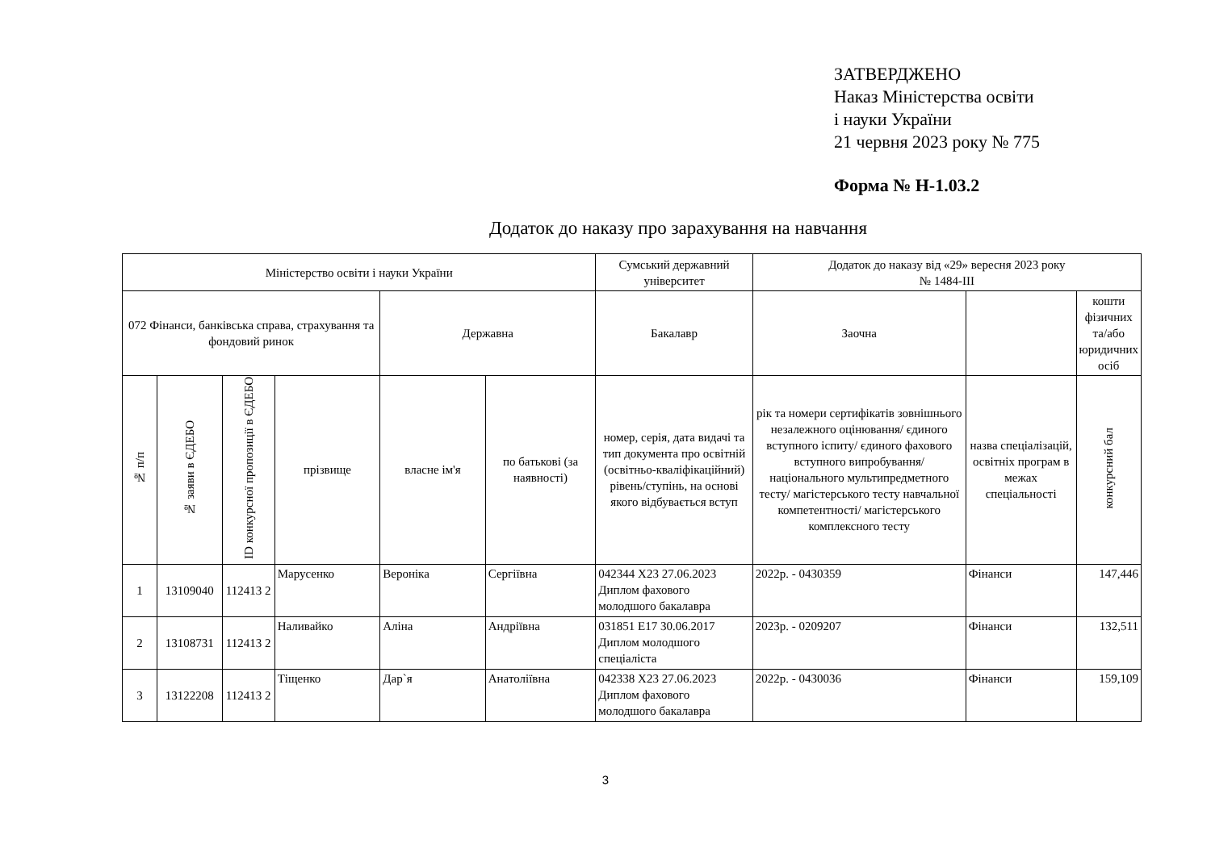ЗАТВЕРДЖЕНО
Наказ Міністерства освіти
і науки України
21 червня 2023 року № 775
Форма № Н-1.03.2
Додаток до наказу про зарахування на навчання
| Міністерство освіти і науки України | | | | | | Сумський державний університет | Додаток до наказу від «29» вересня 2023 року № 1484-ІІІ | | |
| 072 Фінанси, банківська справа, страхування та фондовий ринок | | | | Державна | | Бакалавр | Заочна | | кошти фізичних та/або юридичних осіб |
| № п/п | № заяви в ЄДЕБО | ID конкурсної пропозиції в ЄДЕБО | прізвище | власне ім'я | по батькові (за наявності) | номер, серія, дата видачі та тип документа про освітній (освітньо-кваліфікаційний) рівень/ступінь, на основі якого відбувається вступ | рік та номери сертифікатів зовнішнього незалежного оцінювання/ єдиного вступного іспиту/ єдиного фахового вступного випробування/ національного мультипредметного тесту/ магістерського тесту навчальної компетентності/ магістерського комплексного тесту | назва спеціалізацій, освітніх програм в межах спеціальності | конкурсний бал |
| 1 | 13109040 | 112413 2 | Марусенко | Вероніка | Сергіївна | 042344 Х23 27.06.2023 Диплом фахового молодшого бакалавра | 2022р. - 0430359 | Фінанси | 147,446 |
| 2 | 13108731 | 112413 2 | Наливайко | Аліна | Андріївна | 031851 E17 30.06.2017 Диплом молодшого спеціаліста | 2023р. - 0209207 | Фінанси | 132,511 |
| 3 | 13122208 | 112413 2 | Тіщенко | Дар`я | Анатоліївна | 042338 Х23 27.06.2023 Диплом фахового молодшого бакалавра | 2022р. - 0430036 | Фінанси | 159,109 |
3